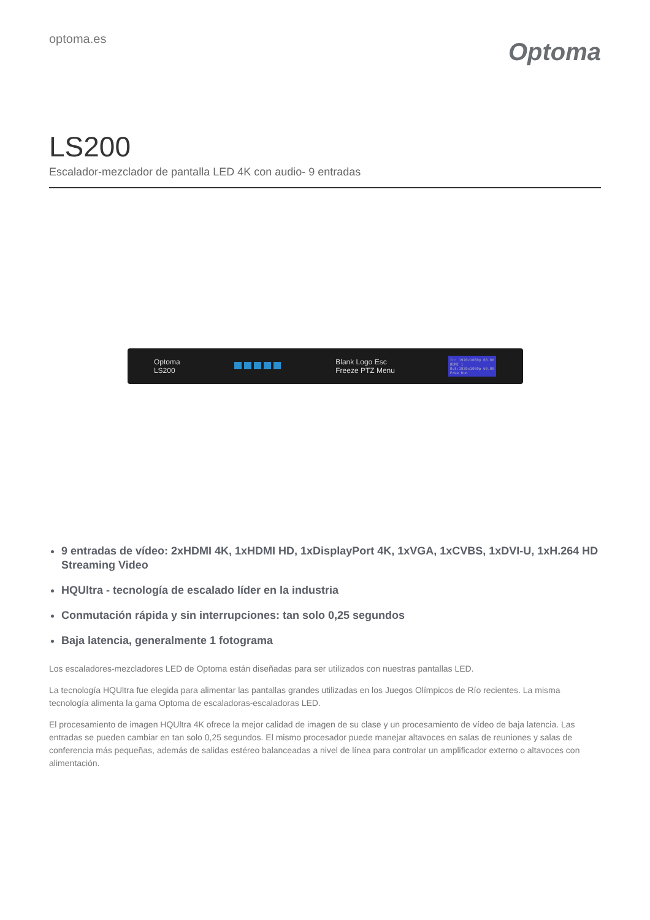optoma.es
Optoma
LS200
Escalador-mezclador de pantalla LED 4K con audio- 9 entradas
Optoma
LS200 Blank Logo Esc
Freeze PTZ Menu In: 1920x1080p 60.00
HDMI 1
Out:1920x1080p 60.00
Free Run
9 entradas de vídeo: 2xHDMI 4K, 1xHDMI HD, 1xDisplayPort 4K, 1xVGA, 1xCVBS, 1xDVI-U, 1xH.264 HD Streaming Video
HQUltra - tecnología de escalado líder en la industria
Conmutación rápida y sin interrupciones: tan solo 0,25 segundos
Baja latencia, generalmente 1 fotograma
Los escaladores-mezcladores LED de Optoma están diseñadas para ser utilizados con nuestras pantallas LED.
La tecnología HQUltra fue elegida para alimentar las pantallas grandes utilizadas en los Juegos Olímpicos de Río recientes. La misma tecnología alimenta la gama Optoma de escaladoras-escaladoras LED.
El procesamiento de imagen HQUltra 4K ofrece la mejor calidad de imagen de su clase y un procesamiento de vídeo de baja latencia. Las entradas se pueden cambiar en tan solo 0,25 segundos. El mismo procesador puede manejar altavoces en salas de reuniones y salas de conferencia más pequeñas, además de salidas estéreo balanceadas a nivel de línea para controlar un amplificador externo o altavoces con alimentación.